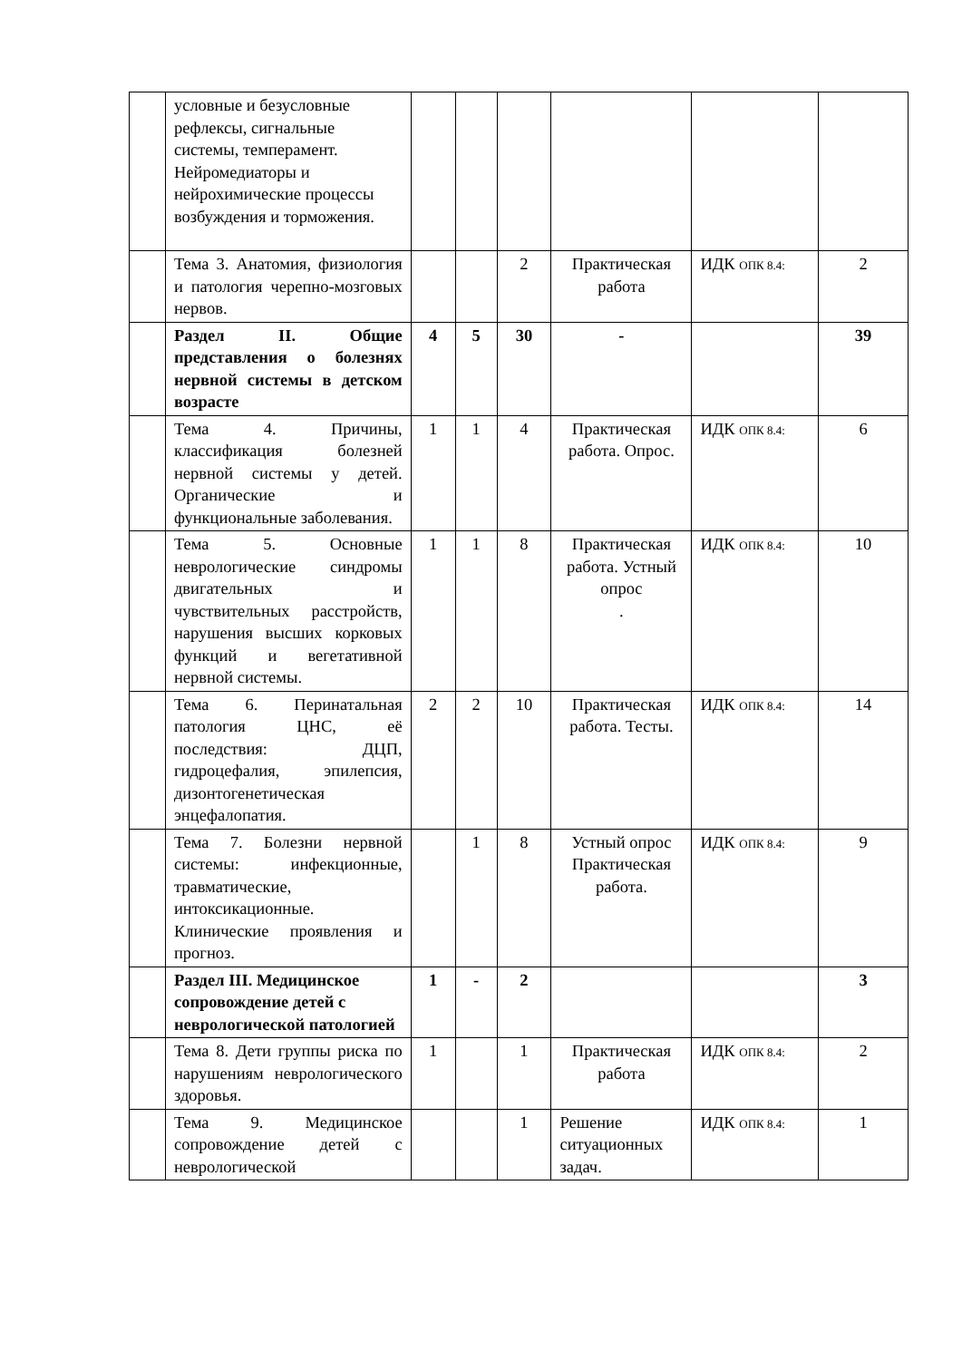| | условные и безусловные рефлексы, сигнальные системы, темперамент. Нейромедиаторы и нейрохимические процессы возбуждения и торможения. | | | | | | |
| | Тема 3. Анатомия, физиология и патология черепно-мозговых нервов. | | | 2 | Практическая работа | ИДК ОПК 8.4: | 2 |
| | Раздел II. Общие представления о болезнях нервной системы в детском возрасте | 4 | 5 | 30 | - | | 39 |
| | Тема 4. Причины, классификация болезней нервной системы у детей. Органические и функциональные заболевания. | 1 | 1 | 4 | Практическая работа. Опрос. | ИДК ОПК 8.4: | 6 |
| | Тема 5. Основные неврологические синдромы двигательных и чувствительных расстройств, нарушения высших корковых функций и вегетативной нервной системы. | 1 | 1 | 8 | Практическая работа. Устный опрос . | ИДК ОПК 8.4: | 10 |
| | Тема 6. Перинатальная патология ЦНС, её последствия: ДЦП, гидроцефалия, эпилепсия, дизонтогенетическая энцефалопатия. | 2 | 2 | 10 | Практическая работа. Тесты. | ИДК ОПК 8.4: | 14 |
| | Тема 7. Болезни нервной системы: инфекционные, травматические, интоксикационные. Клинические проявления и прогноз. | | 1 | 8 | Устный опрос Практическая работа. | ИДК ОПК 8.4: | 9 |
| | Раздел III. Медицинское сопровождение детей с неврологической патологией | 1 | - | 2 | | | 3 |
| | Тема 8. Дети группы риска по нарушениям неврологического здоровья. | 1 | | 1 | Практическая работа | ИДК ОПК 8.4: | 2 |
| | Тема 9. Медицинское сопровождение детей с неврологической | | | 1 | Решение ситуационных задач. | ИДК ОПК 8.4: | 1 |